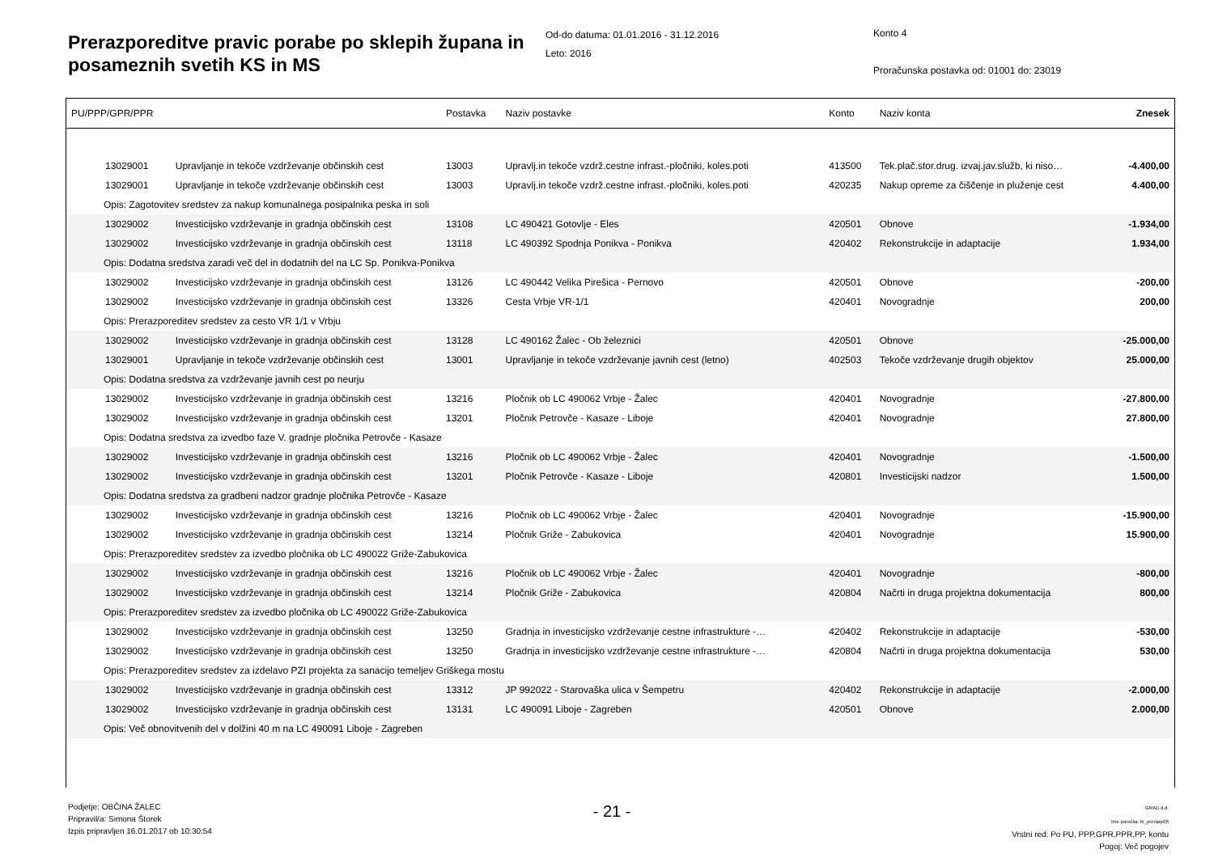Prerazporeditve pravic porabe po sklepih župana in posameznih svetih KS in MS
Od-do datuma: 01.01.2016 - 31.12.2016
Leto: 2016
Konto 4
Proračunska postavka od: 01001 do: 23019
| PU/PPP/GPR/PPR | | Postavka | Naziv postavke | Konto | Naziv konta | Znesek |
| --- | --- | --- | --- | --- | --- | --- |
| 13029001 | Upravljanje in tekoče vzdrževanje občinskih cest | 13003 | Upravlj.in tekoče vzdrž.cestne infrast.-pločniki, koles.poti | 413500 | Tek.plač.stor.drug. izvaj.jav.služb, ki niso… | -4.400,00 |
| 13029001 | Upravljanje in tekoče vzdrževanje občinskih cest | 13003 | Upravlj.in tekoče vzdrž.cestne infrast.-pločniki, koles.poti | 420235 | Nakup opreme za čiščenje in pluženje cest | 4.400,00 |
| Opis: Zagotovitev sredstev za nakup komunalnega posipalnika peska in soli | | | | | | |
| 13029002 | Investicijsko vzdrževanje in gradnja občinskih cest | 13108 | LC 490421 Gotovlje - Eles | 420501 | Obnove | -1.934,00 |
| 13029002 | Investicijsko vzdrževanje in gradnja občinskih cest | 13118 | LC 490392 Spodnja Ponikva - Ponikva | 420402 | Rekonstrukcije in adaptacije | 1.934,00 |
| Opis: Dodatna sredstva zaradi več del in dodatnih del na LC Sp. Ponikva-Ponikva | | | | | | |
| 13029002 | Investicijsko vzdrževanje in gradnja občinskih cest | 13126 | LC 490442 Velika Pirešica - Pernovo | 420501 | Obnove | -200,00 |
| 13029002 | Investicijsko vzdrževanje in gradnja občinskih cest | 13326 | Cesta Vrbje VR-1/1 | 420401 | Novogradnje | 200,00 |
| Opis: Prerazporeditev sredstev za cesto VR 1/1 v Vrbju | | | | | | |
| 13029002 | Investicijsko vzdrževanje in gradnja občinskih cest | 13128 | LC 490162 Žalec - Ob železnici | 420501 | Obnove | -25.000,00 |
| 13029001 | Upravljanje in tekoče vzdrževanje občinskih cest | 13001 | Upravljanje in tekoče vzdrževanje javnih cest (letno) | 402503 | Tekoče vzdrževanje drugih objektov | 25.000,00 |
| Opis: Dodatna sredstva za vzdrževanje javnih cest po neurju | | | | | | |
| 13029002 | Investicijsko vzdrževanje in gradnja občinskih cest | 13216 | Pločnik ob LC 490062 Vrbje - Žalec | 420401 | Novogradnje | -27.800,00 |
| 13029002 | Investicijsko vzdrževanje in gradnja občinskih cest | 13201 | Pločnik Petrovče - Kasaze - Liboje | 420401 | Novogradnje | 27.800,00 |
| Opis: Dodatna sredstva za izvedbo faze V. gradnje pločnika Petrovče - Kasaze | | | | | | |
| 13029002 | Investicijsko vzdrževanje in gradnja občinskih cest | 13216 | Pločnik ob LC 490062 Vrbje - Žalec | 420401 | Novogradnje | -1.500,00 |
| 13029002 | Investicijsko vzdrževanje in gradnja občinskih cest | 13201 | Pločnik Petrovče - Kasaze - Liboje | 420801 | Investicijski nadzor | 1.500,00 |
| Opis: Dodatna sredstva za gradbeni nadzor gradnje pločnika Petrovče - Kasaze | | | | | | |
| 13029002 | Investicijsko vzdrževanje in gradnja občinskih cest | 13216 | Pločnik ob LC 490062 Vrbje - Žalec | 420401 | Novogradnje | -15.900,00 |
| 13029002 | Investicijsko vzdrževanje in gradnja občinskih cest | 13214 | Pločnik Griže - Zabukovica | 420401 | Novogradnje | 15.900,00 |
| Opis: Prerazporeditev sredstev za izvedbo pločnika ob LC 490022 Griže-Zabukovica | | | | | | |
| 13029002 | Investicijsko vzdrževanje in gradnja občinskih cest | 13216 | Pločnik ob LC 490062 Vrbje - Žalec | 420401 | Novogradnje | -800,00 |
| 13029002 | Investicijsko vzdrževanje in gradnja občinskih cest | 13214 | Pločnik Griže - Zabukovica | 420804 | Načrti in druga projektna dokumentacija | 800,00 |
| Opis: Prerazporeditev sredstev za izvedbo pločnika ob LC 490022 Griže-Zabukovica | | | | | | |
| 13029002 | Investicijsko vzdrževanje in gradnja občinskih cest | 13250 | Gradnja in investicijsko vzdrževanje cestne infrastrukture -… | 420402 | Rekonstrukcije in adaptacije | -530,00 |
| 13029002 | Investicijsko vzdrževanje in gradnja občinskih cest | 13250 | Gradnja in investicijsko vzdrževanje cestne infrastrukture -… | 420804 | Načrti in druga projektna dokumentacija | 530,00 |
| Opis: Prerazporeditev sredstev za izdelavo PZI projekta za sanacijo temeljev Griškega mostu | | | | | | |
| 13029002 | Investicijsko vzdrževanje in gradnja občinskih cest | 13312 | JP 992022 - Starovaška ulica v Šempetru | 420402 | Rekonstrukcije in adaptacije | -2.000,00 |
| 13029002 | Investicijsko vzdrževanje in gradnja občinskih cest | 13131 | LC 490091 Liboje - Zagreben | 420501 | Obnove | 2.000,00 |
| Opis: Več obnovitvenih del v dolžini 40 m na LC 490091 Liboje - Zagreben | | | | | | |
Podjetje: OBČINA ŽALEC
Pripravil/a: Simona Štorek
Izpis pripravljen 16.01.2017 ob 10:30:54
- 21 -
GRAD d.d.
Ime poročila: bi_prerazp06
Vrstni red: Po PU, PPP,GPR,PPR,PP, kontu
Pogoj: Več pogojev